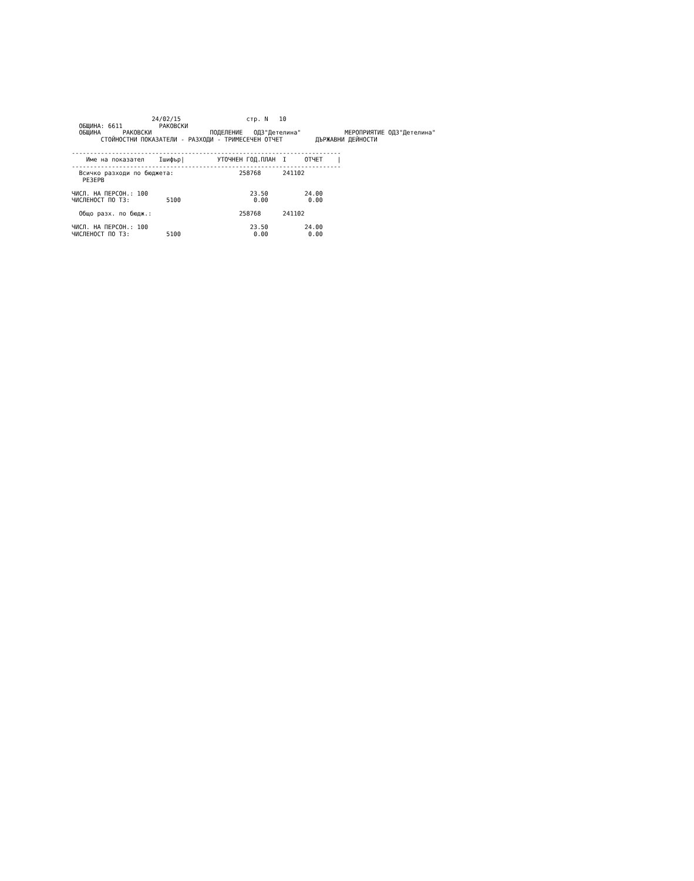24/02/15                  стр. N   10
  ОБЩИНА: 6611          РАКОВСКИ
  ОБЩИНА      РАКОВСКИ                ПОДЕЛЕНИЕ   ОДЗ"Детелина"            МЕРОПРИЯТИЕ ОДЗ"Детелина"
        СТОЙНОСТНИ ПОКАЗАТЕЛИ - РАЗХОДИ - ТРИМЕСЕЧЕН ОТЧЕТ         ДЪРЖАВНИ ДЕЙНОСТИ

--------------------------------------------------------------------------
    Име на показател    Iшифър|         УТОЧНЕН ГОД.ПЛАН  I     ОТЧЕТ    |
--------------------------------------------------------------------------
  Всичко разходи по бюджета:                  258768      241102
   РЕЗЕРВ

ЧИСЛ. НА ПЕРСОН.: 100                            23.50          24.00
ЧИСЛЕНОСТ ПО ТЗ:          5100                    0.00           0.00

  Общо разх. по бюдж.:                        258768      241102

ЧИСЛ. НА ПЕРСОН.: 100                            23.50          24.00
ЧИСЛЕНОСТ ПО ТЗ:          5100                    0.00           0.00